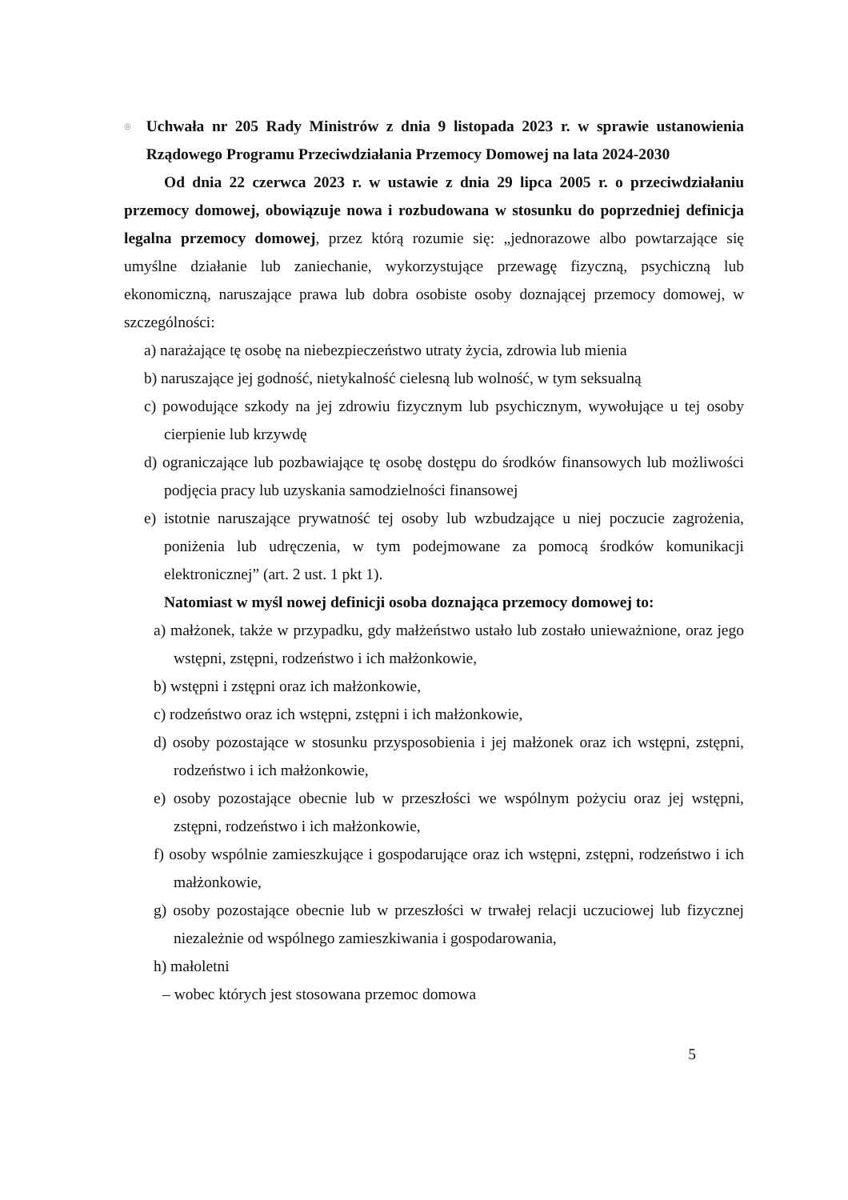◎
Uchwała nr 205 Rady Ministrów z dnia 9 listopada 2023 r. w sprawie ustanowienia Rządowego Programu Przeciwdziałania Przemocy Domowej na lata 2024-2030
Od dnia 22 czerwca 2023 r. w ustawie z dnia 29 lipca 2005 r. o przeciwdziałaniu przemocy domowej, obowiązuje nowa i rozbudowana w stosunku do poprzedniej definicja legalna przemocy domowej, przez którą rozumie się: „jednorazowe albo powtarzające się umyślne działanie lub zaniechanie, wykorzystujące przewagę fizyczną, psychiczną lub ekonomiczną, naruszające prawa lub dobra osobiste osoby doznającej przemocy domowej, w szczególności:
a) narażające tę osobę na niebezpieczeństwo utraty życia, zdrowia lub mienia
b) naruszające jej godność, nietykalność cielesną lub wolność, w tym seksualną
c) powodujące szkody na jej zdrowiu fizycznym lub psychicznym, wywołujące u tej osoby cierpienie lub krzywdę
d) ograniczające lub pozbawiające tę osobę dostępu do środków finansowych lub możliwości podjęcia pracy lub uzyskania samodzielności finansowej
e) istotnie naruszające prywatność tej osoby lub wzbudzające u niej poczucie zagrożenia, poniżenia lub udręczenia, w tym podejmowane za pomocą środków komunikacji elektronicznej” (art. 2 ust. 1 pkt 1).
Natomiast w myśl nowej definicji osoba doznająca przemocy domowej to:
a) małżonek, także w przypadku, gdy małżeństwo ustało lub zostało unieważnione, oraz jego wstępni, zstępni, rodzeństwo i ich małżonkowie,
b) wstępni i zstępni oraz ich małżonkowie,
c) rodzeństwo oraz ich wstępni, zstępni i ich małżonkowie,
d) osoby pozostające w stosunku przysposobienia i jej małżonek oraz ich wstępni, zstępni, rodzeństwo i ich małżonkowie,
e) osoby pozostające obecnie lub w przeszłości we wspólnym pożyciu oraz jej wstępni, zstępni, rodzeństwo i ich małżonkowie,
f) osoby wspólnie zamieszkujące i gospodarujące oraz ich wstępni, zstępni, rodzeństwo i ich małżonkowie,
g) osoby pozostające obecnie lub w przeszłości w trwałej relacji uczuciowej lub fizycznej niezależnie od wspólnego zamieszkiwania i gospodarowania,
h) małoletni
– wobec których jest stosowana przemoc domowa
5